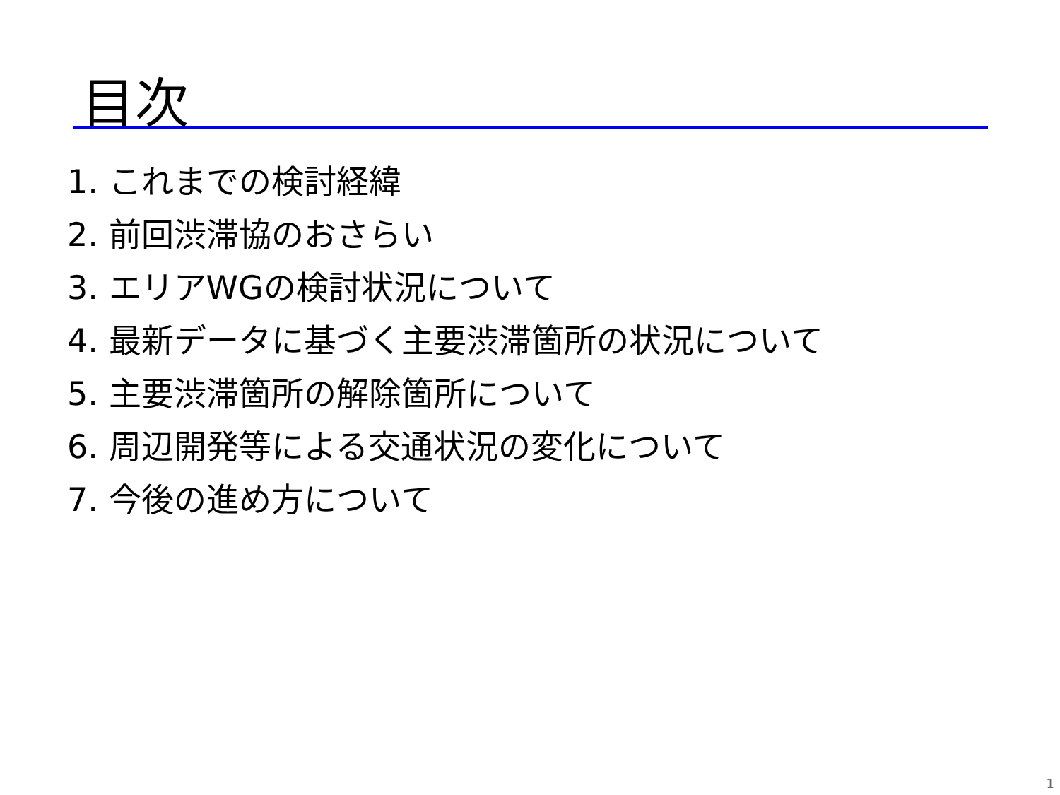目次
1. これまでの検討経緯
2. 前回渋滞協のおさらい
3. エリアWGの検討状況について
4. 最新データに基づく主要渋滞箇所の状況について
5. 主要渋滞箇所の解除箇所について
6. 周辺開発等による交通状況の変化について
7. 今後の進め方について
1